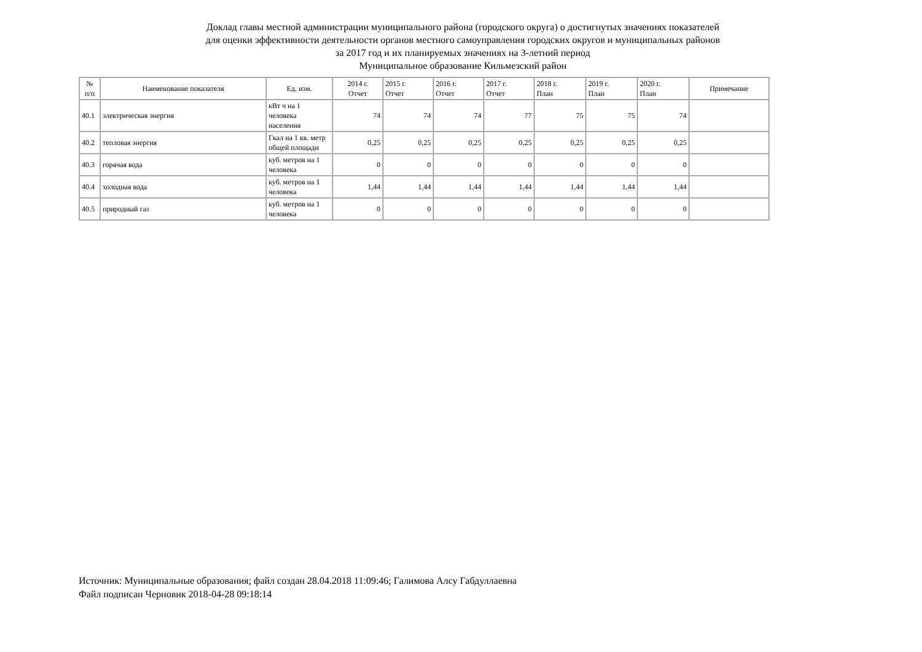Доклад главы местной администрации муниципального района (городского округа) о достигнутых значениях показателей
для оценки эффективности деятельности органов местного самоуправления городских округов и муниципальных районов
за 2017 год и их планируемых значениях на 3-летний период
Муниципальное образование Кильмезский район
| № п/п | Наименование показателя | Ед. изм. | 2014 г. Отчет | 2015 г. Отчет | 2016 г. Отчет | 2017 г. Отчет | 2018 г. План | 2019 г. План | 2020 г. План | Примечание |
| --- | --- | --- | --- | --- | --- | --- | --- | --- | --- | --- |
| 40.1 | электрическая энергия | кВт ч на 1 человека населения | 74 | 74 | 74 | 77 | 75 | 75 | 74 | |
| 40.2 | тепловая энергия | Гкал на 1 кв. метр общей площади | 0,25 | 0,25 | 0,25 | 0,25 | 0,25 | 0,25 | 0,25 | |
| 40.3 | горячая вода | куб. метров на 1 человека | 0 | 0 | 0 | 0 | 0 | 0 | 0 | |
| 40.4 | холодная вода | куб. метров на 1 человека | 1,44 | 1,44 | 1,44 | 1,44 | 1,44 | 1,44 | 1,44 | |
| 40.5 | природный газ | куб. метров на 1 человека | 0 | 0 | 0 | 0 | 0 | 0 | 0 | |
Источник: Муниципальные образования; файл создан 28.04.2018 11:09:46; Галимова Алсу Габдуллаевна
Файл подписан Черновик 2018-04-28 09:18:14